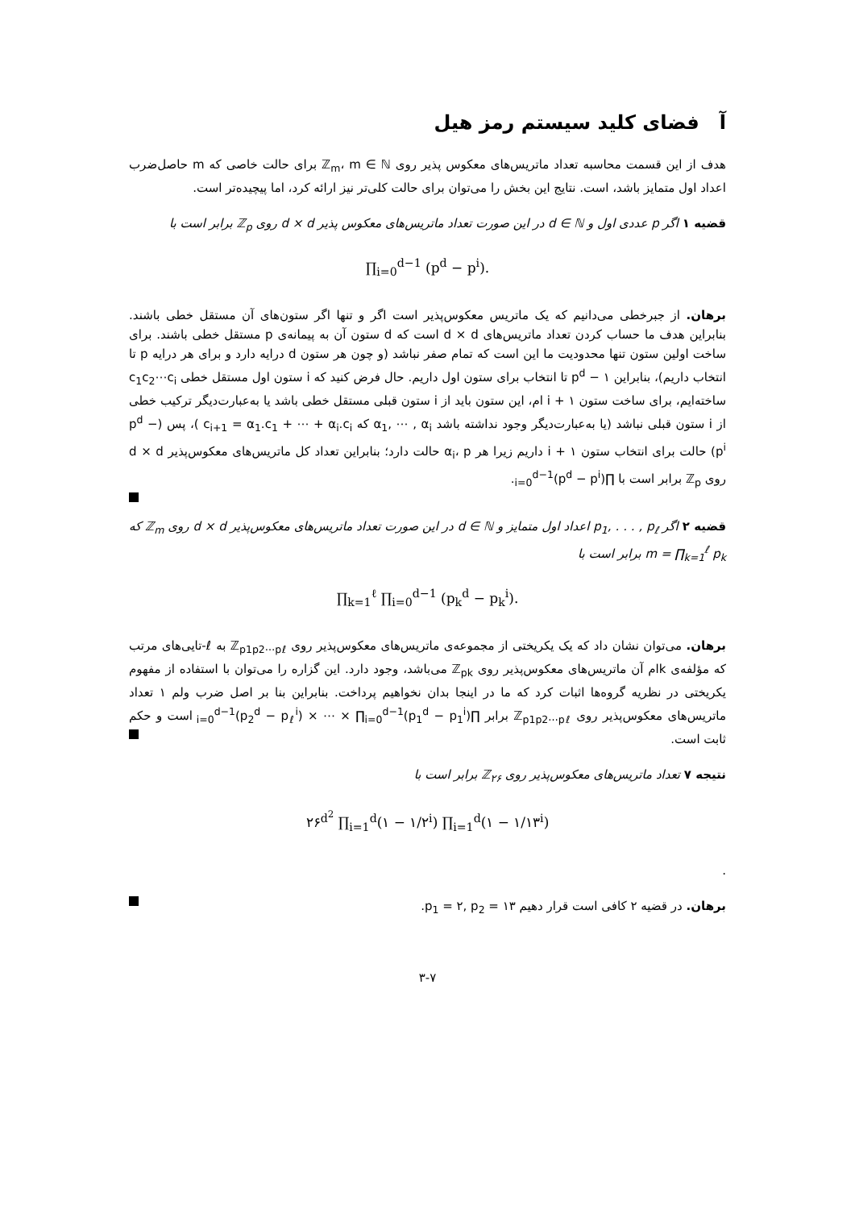آ فضای کلید سیستم رمز هیل
هدف از این قسمت محاسبه تعداد ماتریس‌های معکوس پذیر روی ℤ<sub>m</sub>، m ∈ ℕ برای حالت خاصی که m حاصل‌ضرب اعداد اول متمایز باشد، است. نتایج این بخش را می‌توان برای حالت کلی‌تر نیز ارائه کرد، اما پیچیده‌تر است.
قضیه ۱ اگر p عددی اول و d ∈ ℕ در این صورت تعداد ماتریس‌های معکوس پذیر d × d روی ℤ<sub>p</sub> برابر است با
∏<sub>i=0</sub><sup>d−1</sup> (p<sup>d</sup> − p<sup>i</sup>).
برهان. از جبرخطی می‌دانیم که یک ماتریس معکوس‌پذیر است اگر و تنها اگر ستون‌های آن مستقل خطی باشند. بنابراین هدف ما حساب کردن تعداد ماتریس‌های d × d است که d ستون آن به پیمانه‌ی p مستقل خطی باشند. برای ساخت اولین ستون تنها محدودیت ما این است که تمام صفر نباشد (و چون هر ستون d درایه دارد و برای هر درایه p تا انتخاب داریم)، بنابراین p<sup>d</sup> − ۱ تا انتخاب برای ستون اول داریم. حال فرض کنید که i ستون اول مستقل خطی c<sub>1</sub>c<sub>2</sub>⋯c<sub>i</sub> ساخته‌ایم، برای ساخت ستون i + ۱ ام، این ستون باید از i ستون قبلی مستقل خطی باشد یا به‌عبارت‌دیگر ترکیب خطی از i ستون قبلی نباشد (یا به‌عبارت‌دیگر وجود نداشته باشد α<sub>1</sub>, ⋯ , α<sub>i</sub> که c<sub>i+1</sub> = α<sub>1</sub>.c<sub>1</sub> + ⋯ + α<sub>i</sub>.c<sub>i</sub> )، پس (p<sup>d</sup> − p<sup>i</sup>) حالت برای انتخاب ستون i + ۱ داریم زیرا هر α<sub>i</sub>، p حالت دارد؛ بنابراین تعداد کل ماتریس‌های معکوس‌پذیر d × d روی ℤ<sub>p</sub> برابر است با ∏<sub>i=0</sub><sup>d−1</sup>(p<sup>d</sup> − p<sup>i</sup>).
قضیه ۲ اگر p<sub>1</sub>, . . . , p<sub>ℓ</sub> اعداد اول متمایز و d ∈ ℕ در این صورت تعداد ماتریس‌های معکوس‌پذیر d × d روی ℤ<sub>m</sub> که m = ∏<sub>k=1</sub><sup>ℓ</sup> p<sub>k</sub> برابر است با
∏<sub>k=1</sub><sup>ℓ</sup> ∏<sub>i=0</sub><sup>d−1</sup> (p<sub>k</sub><sup>d</sup> − p<sub>k</sub><sup>i</sup>).
برهان. می‌توان نشان داد که یک یکریختی از مجموعه‌ی ماتریس‌های معکوس‌پذیر روی ℤ<sub>p1p2⋯pℓ</sub> به ℓ-تایی‌های مرتب که مؤلفه‌ی kام آن ماتریس‌های معکوس‌پذیر روی ℤ<sub>pk</sub> می‌باشد، وجود دارد. این گزاره را می‌توان با استفاده از مفهوم یکریختی در نظریه گروه‌ها اثبات کرد که ما در اینجا بدان نخواهیم پرداخت. بنابراین بنا بر اصل ضرب ولم ۱ تعداد ماتریس‌های معکوس‌پذیر روی ℤ<sub>p1p2⋯pℓ</sub> برابر ∏<sub>i=0</sub><sup>d−1</sup>(p<sub>2</sub><sup>d</sup> − p<sub>ℓ</sub><sup>i</sup>) × ⋯ × ∏<sub>i=0</sub><sup>d−1</sup>(p<sub>1</sub><sup>d</sup> − p<sub>1</sub><sup>i</sup>) است و حکم ثابت است.
نتیجه ۷ تعداد ماتریس‌های معکوس‌پذیر روی ℤ<sub>۲۶</sub> برابر است با
۲۶<sup>d<sup>2</sup></sup> ∏<sub>i=1</sub><sup>d</sup>(۱ − ۱/۲<sup>i</sup>) ∏<sub>i=1</sub><sup>d</sup>(۱ − ۱/۱۳<sup>i</sup>)
.
برهان. در قضیه ۲ کافی است قرار دهیم p<sub>1</sub> = ۲, p<sub>2</sub> = ۱۳.
۳-۷